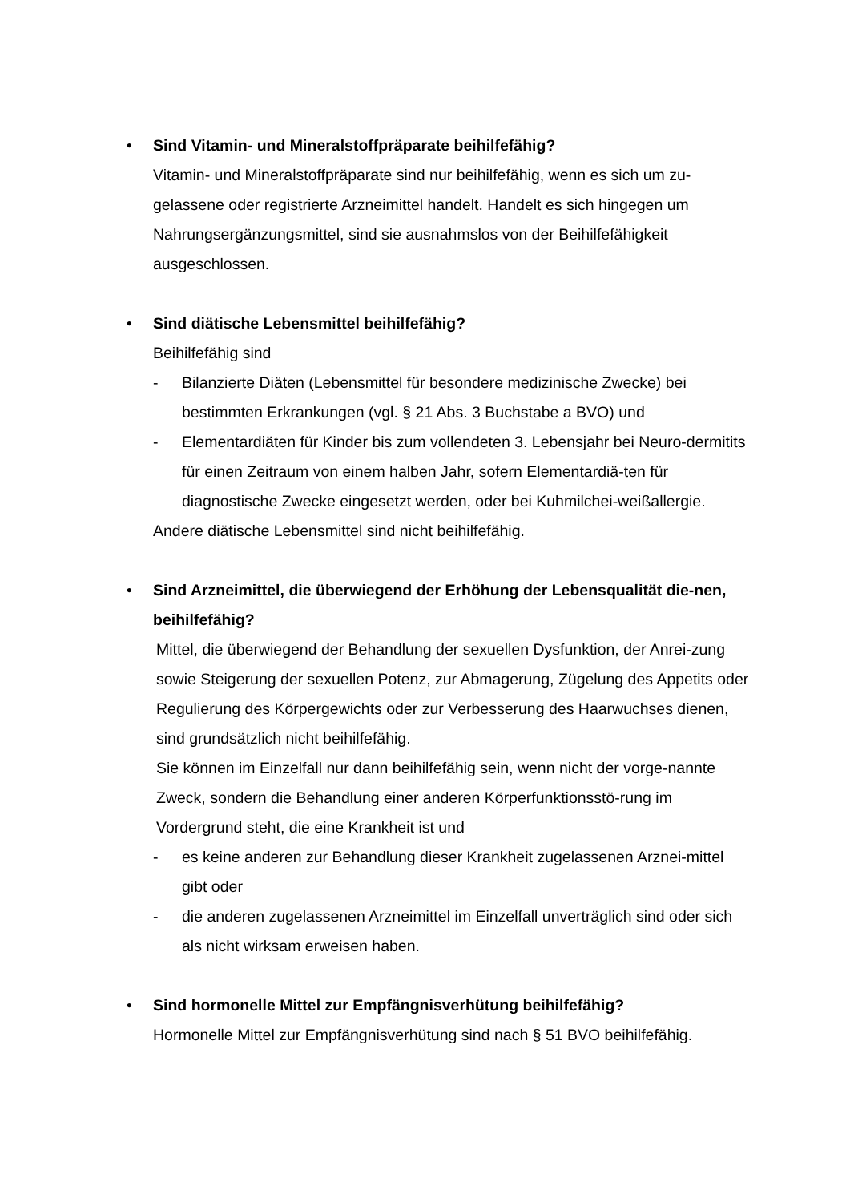•
Sind Vitamin- und Mineralstoffpräparate beihilfefähig?
Vitamin- und Mineralstoffpräparate sind nur beihilfefähig, wenn es sich um zu-gelassene oder registrierte Arzneimittel handelt. Handelt es sich hingegen um Nahrungsergänzungsmittel, sind sie ausnahmslos von der Beihilfefähigkeit ausgeschlossen.
•
Sind diätische Lebensmittel beihilfefähig?
Beihilfefähig sind
- Bilanzierte Diäten (Lebensmittel für besondere medizinische Zwecke) bei bestimmten Erkrankungen (vgl. § 21 Abs. 3 Buchstabe a BVO) und
- Elementardiäten für Kinder bis zum vollendeten 3. Lebensjahr bei Neuro-dermitits für einen Zeitraum von einem halben Jahr, sofern Elementardiä-ten für diagnostische Zwecke eingesetzt werden, oder bei Kuhmilchei-weißallergie.
Andere diätische Lebensmittel sind nicht beihilfefähig.
•
Sind Arzneimittel, die überwiegend der Erhöhung der Lebensqualität die-nen, beihilfefähig?
Mittel, die überwiegend der Behandlung der sexuellen Dysfunktion, der Anrei-zung sowie Steigerung der sexuellen Potenz, zur Abmagerung, Zügelung des Appetits oder Regulierung des Körpergewichts oder zur Verbesserung des Haarwuchses dienen, sind grundsätzlich nicht beihilfefähig.
Sie können im Einzelfall nur dann beihilfefähig sein, wenn nicht der vorge-nannte Zweck, sondern die Behandlung einer anderen Körperfunktionsstö-rung im Vordergrund steht, die eine Krankheit ist und
- es keine anderen zur Behandlung dieser Krankheit zugelassenen Arznei-mittel gibt oder
- die anderen zugelassenen Arzneimittel im Einzelfall unverträglich sind oder sich als nicht wirksam erweisen haben.
•
Sind hormonelle Mittel zur Empfängnisverhütung beihilfefähig?
Hormonelle Mittel zur Empfängnisverhütung sind nach § 51 BVO beihilfefähig.